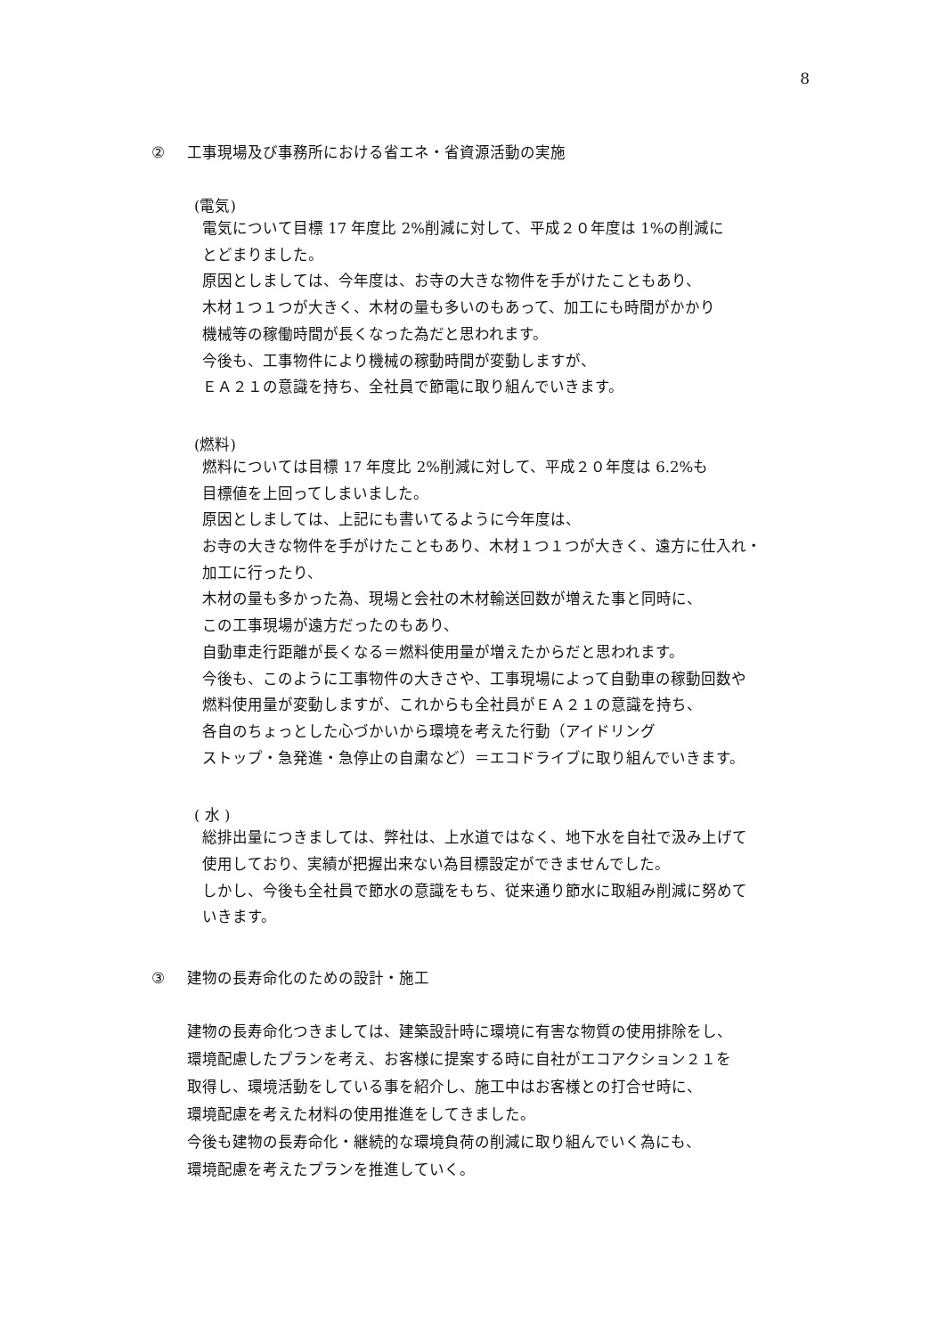8
② 工事現場及び事務所における省エネ・省資源活動の実施
(電気)
電気について目標 17 年度比 2%削減に対して、平成２０年度は 1%の削減に
とどまりました。
原因としましては、今年度は、お寺の大きな物件を手がけたこともあり、
木材１つ１つが大きく、木材の量も多いのもあって、加工にも時間がかかり
機械等の稼働時間が長くなった為だと思われます。
今後も、工事物件により機械の稼動時間が変動しますが、
ＥＡ２１の意識を持ち、全社員で節電に取り組んでいきます。
(燃料)
燃料については目標 17 年度比 2%削減に対して、平成２０年度は 6.2%も
目標値を上回ってしまいました。
原因としましては、上記にも書いてるように今年度は、
お寺の大きな物件を手がけたこともあり、木材１つ１つが大きく、遠方に仕入れ・
加工に行ったり、
木材の量も多かった為、現場と会社の木材輸送回数が増えた事と同時に、
この工事現場が遠方だったのもあり、
自動車走行距離が長くなる＝燃料使用量が増えたからだと思われます。
今後も、このように工事物件の大きさや、工事現場によって自動車の稼動回数や
燃料使用量が変動しますが、これからも全社員がＥＡ２１の意識を持ち、
各自のちょっとした心づかいから環境を考えた行動（アイドリング
ストップ・急発進・急停止の自粛など）＝エコドライブに取り組んでいきます。
( 水 )
総排出量につきましては、弊社は、上水道ではなく、地下水を自社で汲み上げて
使用しており、実績が把握出来ない為目標設定ができませんでした。
しかし、今後も全社員で節水の意識をもち、従来通り節水に取組み削減に努めて
いきます。
③ 建物の長寿命化のための設計・施工
建物の長寿命化つきましては、建築設計時に環境に有害な物質の使用排除をし、
環境配慮したプランを考え、お客様に提案する時に自社がエコアクション２１を
取得し、環境活動をしている事を紹介し、施工中はお客様との打合せ時に、
環境配慮を考えた材料の使用推進をしてきました。
今後も建物の長寿命化・継続的な環境負荷の削減に取り組んでいく為にも、
環境配慮を考えたプランを推進していく。